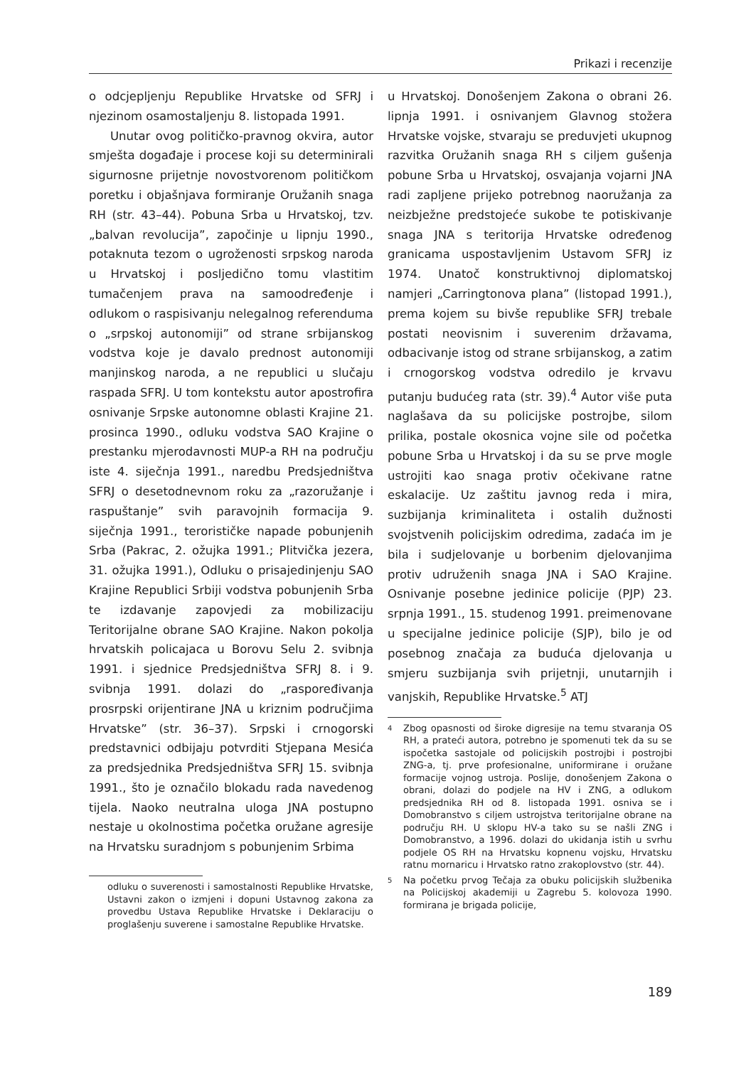Prikazi i recenzije
o odcjepljenju Republike Hrvatske od SFRJ i njezinom osamostaljenju 8. listopada 1991.
Unutar ovog političko-pravnog okvira, autor smješta događaje i procese koji su determinirali sigurnosne prijetnje novostvorenom političkom poretku i objašnjava formiranje Oružanih snaga RH (str. 43–44). Pobuna Srba u Hrvatskoj, tzv. „balvan revolucija”, započinje u lipnju 1990., potaknuta tezom o ugroženosti srpskog naroda u Hrvatskoj i posljedično tomu vlastitim tumačenjem prava na samoodređenje i odlukom o raspisivanju nelegalnog referenduma o „srpskoj autonomiji” od strane srbijanskog vodstva koje je davalo prednost autonomiji manjinskog naroda, a ne republici u slučaju raspada SFRJ. U tom kontekstu autor apostrofira osnivanje Srpske autonomne oblasti Krajine 21. prosinca 1990., odluku vodstva SAO Krajine o prestanku mjerodavnosti MUP-a RH na području iste 4. siječnja 1991., naredbu Predsjedništva SFRJ o desetodnevnom roku za „razoružanje i raspuštanje” svih paravojnih formacija 9. siječnja 1991., terorističke napade pobunjenih Srba (Pakrac, 2. ožujka 1991.; Plitvička jezera, 31. ožujka 1991.), Odluku o prisajedinjenju SAO Krajine Republici Srbiji vodstva pobunjenih Srba te izdavanje zapovjedi za mobilizaciju Teritorijalne obrane SAO Krajine. Nakon pokolja hrvatskih policajaca u Borovu Selu 2. svibnja 1991. i sjednice Predsjedništva SFRJ 8. i 9. svibnja 1991. dolazi do „raspoređivanja prosrpski orijentirane JNA u kriznim područjima Hrvatske” (str. 36–37). Srpski i crnogorski predstavnici odbijaju potvrditi Stjepana Mesića za predsjednika Predsjedništva SFRJ 15. svibnja 1991., što je označilo blokadu rada navedenog tijela. Naoko neutralna uloga JNA postupno nestaje u okolnostima početka oružane agresije na Hrvatsku suradnjom s pobunjenim Srbima
odluku o suverenosti i samostalnosti Republike Hrvatske, Ustavni zakon o izmjeni i dopuni Ustavnog zakona za provedbu Ustava Republike Hrvatske i Deklaraciju o proglašenju suverene i samostalne Republike Hrvatske.
u Hrvatskoj. Donošenjem Zakona o obrani 26. lipnja 1991. i osnivanjem Glavnog stožera Hrvatske vojske, stvaraju se preduvjeti ukupnog razvitka Oružanih snaga RH s ciljem gušenja pobune Srba u Hrvatskoj, osvajanja vojarni JNA radi zapljene prijeko potrebnog naoružanja za neizbježne predstojeće sukobe te potiskivanje snaga JNA s teritorija Hrvatske određenog granicama uspostavljenim Ustavom SFRJ iz 1974. Unatoč konstruktivnoj diplomatskoj namjeri „Carringtonova plana” (listopad 1991.), prema kojem su bivše republike SFRJ trebale postati neovisnim i suverenim državama, odbacivanje istog od strane srbijanskog, a zatim i crnogorskog vodstva odredilo je krvavu putanju budućeg rata (str. 39).<sup>4</sup> Autor više puta naglašava da su policijske postrojbe, silom prilika, postale okosnica vojne sile od početka pobune Srba u Hrvatskoj i da su se prve mogle ustrojiti kao snaga protiv očekivane ratne eskalacije. Uz zaštitu javnog reda i mira, suzbijanja kriminaliteta i ostalih dužnosti svojstvenih policijskim odredima, zadaća im je bila i sudjelovanje u borbenim djelovanjima protiv udruženih snaga JNA i SAO Krajine. Osnivanje posebne jedinice policije (PJP) 23. srpnja 1991., 15. studenog 1991. preimenovane u specijalne jedinice policije (SJP), bilo je od posebnog značaja za buduća djelovanja u smjeru suzbijanja svih prijetnji, unutarnjih i vanjskih, Republike Hrvatske.<sup>5</sup> ATJ
4 Zbog opasnosti od široke digresije na temu stvaranja OS RH, a prateći autora, potrebno je spomenuti tek da su se ispočetka sastojale od policijskih postrojbi i postrojbi ZNG-a, tj. prve profesionalne, uniformirane i oružane formacije vojnog ustroja. Poslije, donošenjem Zakona o obrani, dolazi do podjele na HV i ZNG, a odlukom predsjednika RH od 8. listopada 1991. osniva se i Domobranstvo s ciljem ustrojstva teritorijalne obrane na području RH. U sklopu HV-a tako su se našli ZNG i Domobranstvo, a 1996. dolazi do ukidanja istih u svrhu podjele OS RH na Hrvatsku kopnenu vojsku, Hrvatsku ratnu mornaricu i Hrvatsko ratno zrakoplovstvo (str. 44).
5 Na početku prvog Tečaja za obuku policijskih službenika na Policijskoj akademiji u Zagrebu 5. kolovoza 1990. formirana je brigada policije,
189